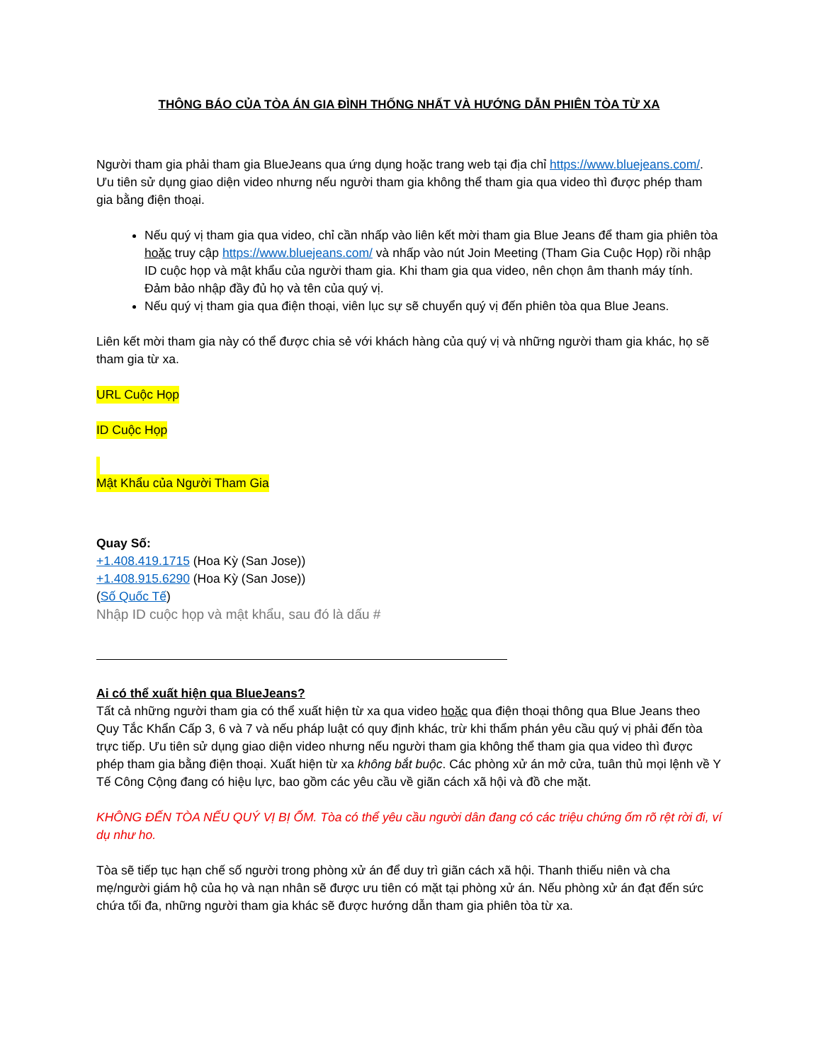THÔNG BÁO CỦA TÒA ÁN GIA ĐÌNH THỐNG NHẤT VÀ HƯỚNG DẪN PHIÊN TÒA TỪ XA
Người tham gia phải tham gia BlueJeans qua ứng dụng hoặc trang web tại địa chỉ https://www.bluejeans.com/. Ưu tiên sử dụng giao diện video nhưng nếu người tham gia không thể tham gia qua video thì được phép tham gia bằng điện thoại.
Nếu quý vị tham gia qua video, chỉ cần nhấp vào liên kết mời tham gia Blue Jeans để tham gia phiên tòa hoặc truy cập https://www.bluejeans.com/ và nhấp vào nút Join Meeting (Tham Gia Cuộc Họp) rồi nhập ID cuộc họp và mật khẩu của người tham gia. Khi tham gia qua video, nên chọn âm thanh máy tính. Đảm bảo nhập đầy đủ họ và tên của quý vị.
Nếu quý vị tham gia qua điện thoại, viên lục sự sẽ chuyển quý vị đến phiên tòa qua Blue Jeans.
Liên kết mời tham gia này có thể được chia sẻ với khách hàng của quý vị và những người tham gia khác, họ sẽ tham gia từ xa.
URL Cuộc Họp
ID Cuộc Họp
Mật Khẩu của Người Tham Gia
Quay Số:
+1.408.419.1715 (Hoa Kỳ (San Jose))
+1.408.915.6290 (Hoa Kỳ (San Jose))
(Số Quốc Tế)
Nhập ID cuộc họp và mật khẩu, sau đó là dấu #
Ai có thể xuất hiện qua BlueJeans?
Tất cả những người tham gia có thể xuất hiện từ xa qua video hoặc qua điện thoại thông qua Blue Jeans theo Quy Tắc Khẩn Cấp 3, 6 và 7 và nếu pháp luật có quy định khác, trừ khi thẩm phán yêu cầu quý vị phải đến tòa trực tiếp. Ưu tiên sử dụng giao diện video nhưng nếu người tham gia không thể tham gia qua video thì được phép tham gia bằng điện thoại. Xuất hiện từ xa không bắt buộc. Các phòng xử án mở cửa, tuân thủ mọi lệnh về Y Tế Công Cộng đang có hiệu lực, bao gồm các yêu cầu về giãn cách xã hội và đồ che mặt.
KHÔNG ĐẾN TÒA NẾU QUÝ VỊ BỊ ỐM. Tòa có thể yêu cầu người dân đang có các triệu chứng ốm rõ rệt rời đi, ví dụ như ho.
Tòa sẽ tiếp tục hạn chế số người trong phòng xử án để duy trì giãn cách xã hội. Thanh thiếu niên và cha mẹ/người giám hộ của họ và nạn nhân sẽ được ưu tiên có mặt tại phòng xử án. Nếu phòng xử án đạt đến sức chứa tối đa, những người tham gia khác sẽ được hướng dẫn tham gia phiên tòa từ xa.